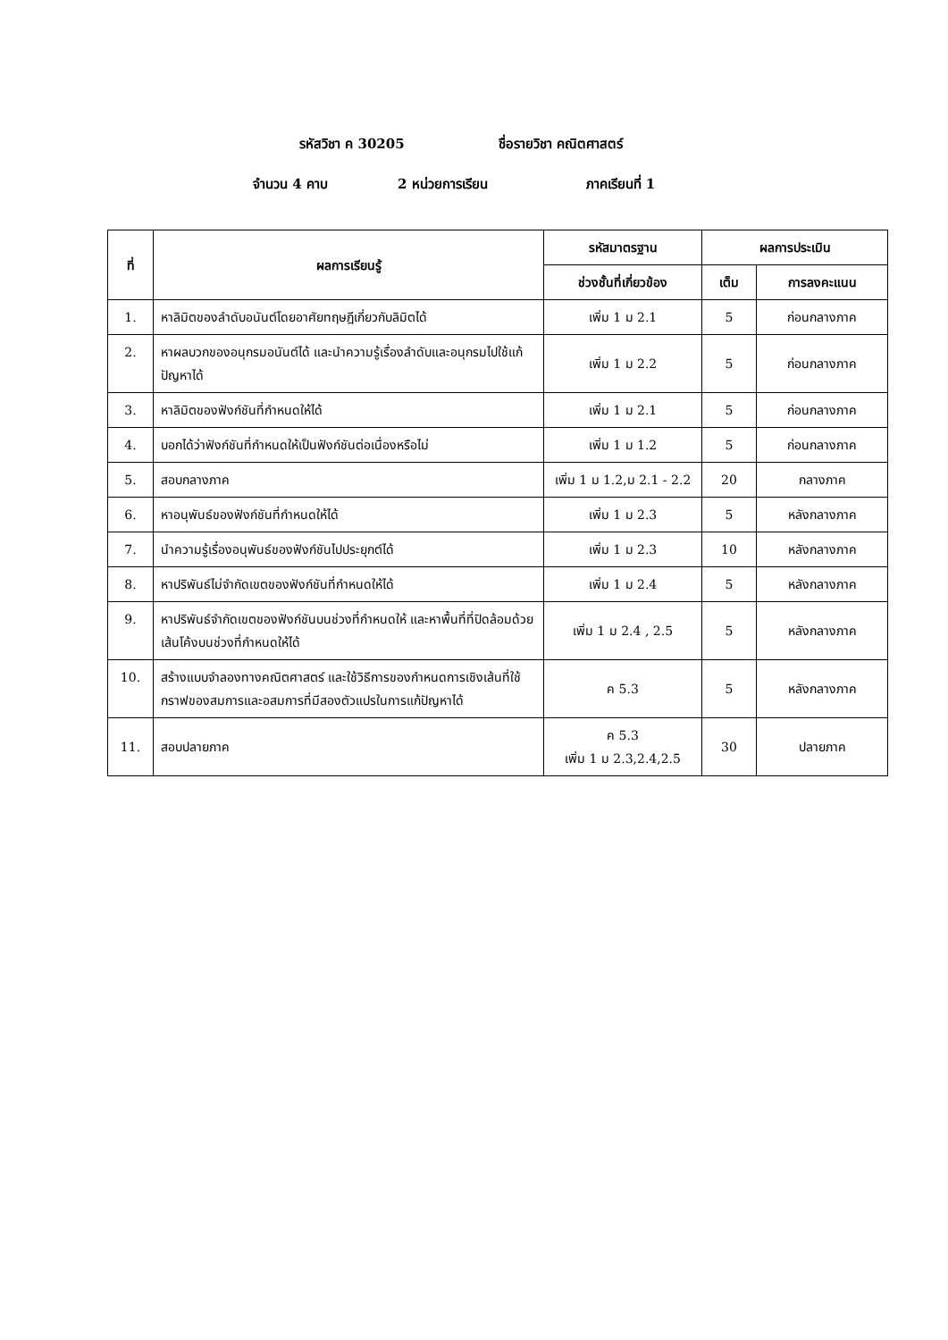รหัสวิชา ค 30205 ชื่อรายวิชา คณิตศาสตร์
จำนวน 4 คาบ 2 หน่วยการเรียน ภาคเรียนที่ 1
| ที่ | ผลการเรียนรู้ | รหัสมาตรฐาน | ผลการประเมิน | |
| --- | --- | --- | --- | --- |
| | | ช่วงชั้นที่เกี่ยวข้อง | เต็ม | การลงคะแนน |
| 1. | หาลิมิตของลำดับอนันต์โดยอาศัยทฤษฎีเกี่ยวกับลิมิตได้ | เพิ่ม 1 ม 2.1 | 5 | ก่อนกลางภาค |
| 2. | หาผลบวกของอนุกรมอนันต์ได้ และนำความรู้เรื่องลำดับและอนุกรมไปใช้แก้ปัญหาได้ | เพิ่ม 1 ม 2.2 | 5 | ก่อนกลางภาค |
| 3. | หาลิมิตของฟังก์ชันที่กำหนดให้ได้ | เพิ่ม 1 ม 2.1 | 5 | ก่อนกลางภาค |
| 4. | บอกได้ว่าฟังก์ชันที่กำหนดให้เป็นฟังก์ชันต่อเนื่องหรือไม่ | เพิ่ม 1 ม 1.2 | 5 | ก่อนกลางภาค |
| 5. | สอบกลางภาค | เพิ่ม 1 ม 1.2,ม 2.1 - 2.2 | 20 | กลางภาค |
| 6. | หาอนุพันธ์ของฟังก์ชันที่กำหนดให้ได้ | เพิ่ม 1 ม 2.3 | 5 | หลังกลางภาค |
| 7. | นำความรู้เรื่องอนุพันธ์ของฟังก์ชันไปประยุกต์ได้ | เพิ่ม 1 ม 2.3 | 10 | หลังกลางภาค |
| 8. | หาปริพันธ์ไม่จำกัดเขตของฟังก์ชันที่กำหนดให้ได้ | เพิ่ม 1 ม 2.4 | 5 | หลังกลางภาค |
| 9. | หาปริพันธ์จำกัดเขตของฟังก์ชันบนช่วงที่กำหนดให้ และหาพื้นที่ที่ปิดล้อมด้วยเส้นโค้งบนช่วงที่กำหนดให้ได้ | เพิ่ม 1 ม 2.4 , 2.5 | 5 | หลังกลางภาค |
| 10. | สร้างแบบจำลองทางคณิตศาสตร์ และใช้วิธีการของกำหนดการเชิงเส้นที่ใช้กราฟของสมการและอสมการที่มีสองตัวแปรในการแก้ปัญหาได้ | ค 5.3 | 5 | หลังกลางภาค |
| 11. | สอบปลายภาค | ค 5.3 เพิ่ม 1 ม 2.3,2.4,2.5 | 30 | ปลายภาค |